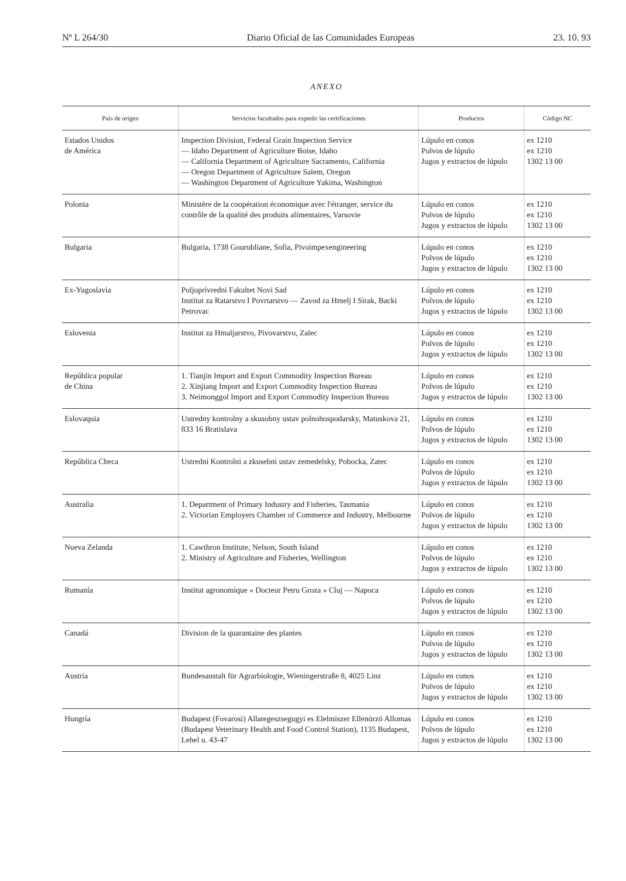Nº L 264/30 Diario Oficial de las Comunidades Europeas 23. 10. 93
ANEXO
| País de origen | Servicios facultados para expedir las certificaciones | Productos | Código NC |
| --- | --- | --- | --- |
| Estados Unidos de América | Inspection Division, Federal Grain Inspection Service — Idaho Department of Agriculture Boise, Idaho — California Department of Agriculture Sacramento, California — Oregon Department of Agriculture Salem, Oregon — Washington Department of Agriculture Yakima, Washington | Lúpulo en conos Polvos de lúpulo Jugos y extractos de lúpulo | ex 1210 ex 1210 1302 13 00 |
| Polonia | Ministère de la coopération économique avec l'étranger, service du contrôle de la qualité des produits alimentaires, Varsovie | Lúpulo en conos Polvos de lúpulo Jugos y extractos de lúpulo | ex 1210 ex 1210 1302 13 00 |
| Bulgaria | Bulgaria, 1738 Gourubliane, Sofia, Pivoimpexengineering | Lúpulo en conos Polvos de lúpulo Jugos y extractos de lúpulo | ex 1210 ex 1210 1302 13 00 |
| Ex-Yugoslavia | Poljoprivredni Fakultet Novi Sad Institut za Ratarstvo I Povrtarstvo — Zavod za Hmelj I Sirak, Backi Petrovac | Lúpulo en conos Polvos de lúpulo Jugos y extractos de lúpulo | ex 1210 ex 1210 1302 13 00 |
| Eslovenia | Institut za Hmaljarstvo, Pivovarstvo, Zalec | Lúpulo en conos Polvos de lúpulo Jugos y extractos de lúpulo | ex 1210 ex 1210 1302 13 00 |
| República popular de China | 1. Tianjin Import and Export Commodity Inspection Bureau 2. Xinjiang Import and Export Commodity Inspection Bureau 3. Neimonggol Import and Export Commodity Inspection Bureau | Lúpulo en conos Polvos de lúpulo Jugos y extractos de lúpulo | ex 1210 ex 1210 1302 13 00 |
| Eslovaquia | Ustredny kontrolny a skusobny ustav polnohospodarsky, Matuskova 21, 833 16 Bratislava | Lúpulo en conos Polvos de lúpulo Jugos y extractos de lúpulo | ex 1210 ex 1210 1302 13 00 |
| República Checa | Ustredni Kontrolni a zkusebni ustav zemedelsky, Pobocka, Zatec | Lúpulo en conos Polvos de lúpulo Jugos y extractos de lúpulo | ex 1210 ex 1210 1302 13 00 |
| Australia | 1. Department of Primary Industry and Fisheries, Tasmania 2. Victorian Employers Chamber of Commerce and Industry, Melbourne | Lúpulo en conos Polvos de lúpulo Jugos y extractos de lúpulo | ex 1210 ex 1210 1302 13 00 |
| Nueva Zelanda | 1. Cawthron Institute, Nelson, South Island 2. Ministry of Agriculture and Fisheries, Wellington | Lúpulo en conos Polvos de lúpulo Jugos y extractos de lúpulo | ex 1210 ex 1210 1302 13 00 |
| Rumanía | Institut agronomique « Docteur Petru Groza » Cluj — Napoca | Lúpulo en conos Polvos de lúpulo Jugos y extractos de lúpulo | ex 1210 ex 1210 1302 13 00 |
| Canadá | Division de la quarantaine des plantes | Lúpulo en conos Polvos de lúpulo Jugos y extractos de lúpulo | ex 1210 ex 1210 1302 13 00 |
| Austria | Bundesanstalt für Agrarbiologie, Wieningerstraße 8, 4025 Linz | Lúpulo en conos Polvos de lúpulo Jugos y extractos de lúpulo | ex 1210 ex 1210 1302 13 00 |
| Hungría | Budapest (Fovarosi) Allategeszsegugyi es Elelmiszer Ellenörzö Allomas (Budapest Veterinary Health and Food Control Station), 1135 Budapest, Lehel u. 43-47 | Lúpulo en conos Polvos de lúpulo Jugos y extractos de lúpulo | ex 1210 ex 1210 1302 13 00 |